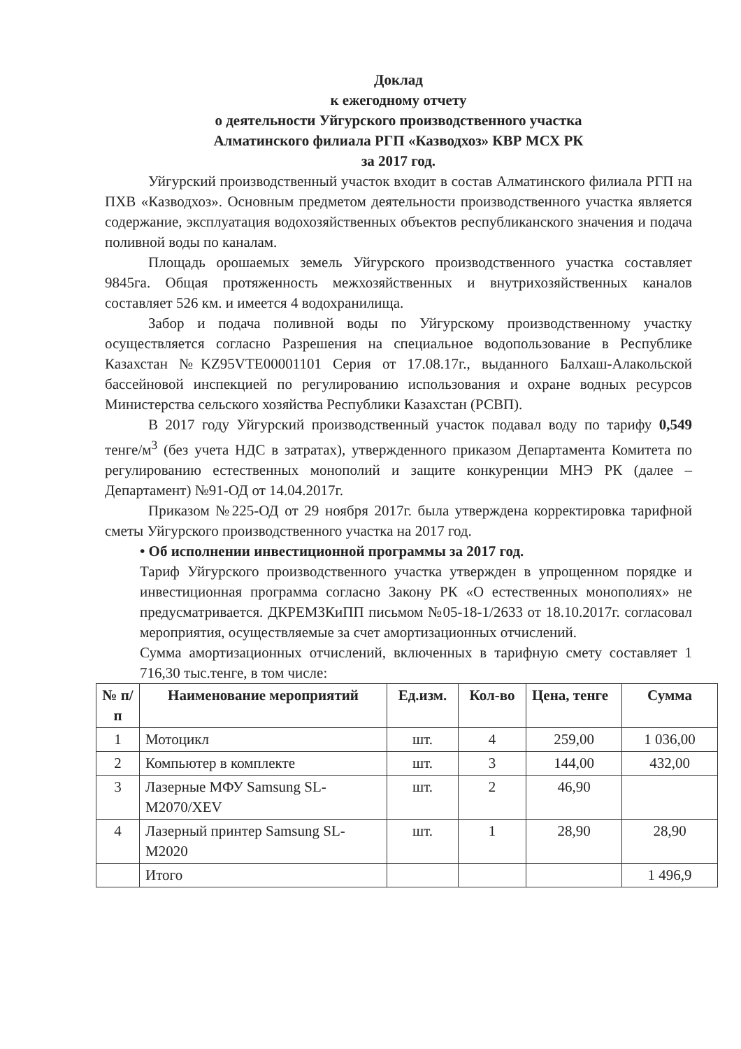Доклад
к ежегодному отчету
о деятельности Уйгурского производственного участка
Алматинского филиала РГП «Казводхоз» КВР МСХ РК
за 2017 год.
Уйгурский производственный участок входит в состав Алматинского филиала РГП на ПХВ «Казводхоз». Основным предметом деятельности производственного участка является содержание, эксплуатация водохозяйственных объектов республиканского значения и подача поливной воды по каналам.
Площадь орошаемых земель Уйгурского производственного участка составляет 9845га. Общая протяженность межхозяйственных и внутрихозяйственных каналов составляет 526 км. и имеется 4 водохранилища.
Забор и подача поливной воды по Уйгурскому производственному участку осуществляется согласно Разрешения на специальное водопользование в Республике Казахстан №KZ95VTE00001101 Серия от 17.08.17г., выданного Балхаш-Алакольской бассейновой инспекцией по регулированию использования и охране водных ресурсов Министерства сельского хозяйства Республики Казахстан (РСВП).
В 2017 году Уйгурский производственный участок подавал воду по тарифу 0,549 тенге/м<sup>3</sup> (без учета НДС в затратах), утвержденного приказом Департамента Комитета по регулированию естественных монополий и защите конкуренции МНЭ РК (далее – Департамент) №91-ОД от 14.04.2017г.
Приказом №225-ОД от 29 ноября 2017г. была утверждена корректировка тарифной сметы Уйгурского производственного участка на 2017 год.
• Об исполнении инвестиционной программы за 2017 год.
Тариф Уйгурского производственного участка утвержден в упрощенном порядке и инвестиционная программа согласно Закону РК «О естественных монополиях» не предусматривается. ДКРЕМЗКиПП письмом №05-18-1/2633 от 18.10.2017г. согласовал мероприятия, осуществляемые за счет амортизационных отчислений.
Сумма амортизационных отчислений, включенных в тарифную смету составляет 1 716,30 тыс.тенге, в том числе:
| № п/п | Наименование мероприятий | Ед.изм. | Кол-во | Цена, тенге | Сумма |
| --- | --- | --- | --- | --- | --- |
| 1 | Мотоцикл | шт. | 4 | 259,00 | 1 036,00 |
| 2 | Компьютер в комплекте | шт. | 3 | 144,00 | 432,00 |
| 3 | Лазерные МФУ Samsung SL-M2070/XEV | шт. | 2 | 46,90 | |
| 4 | Лазерный принтер Samsung SL-M2020 | шт. | 1 | 28,90 | 28,90 |
| | Итого | | | | 1 496,9 |